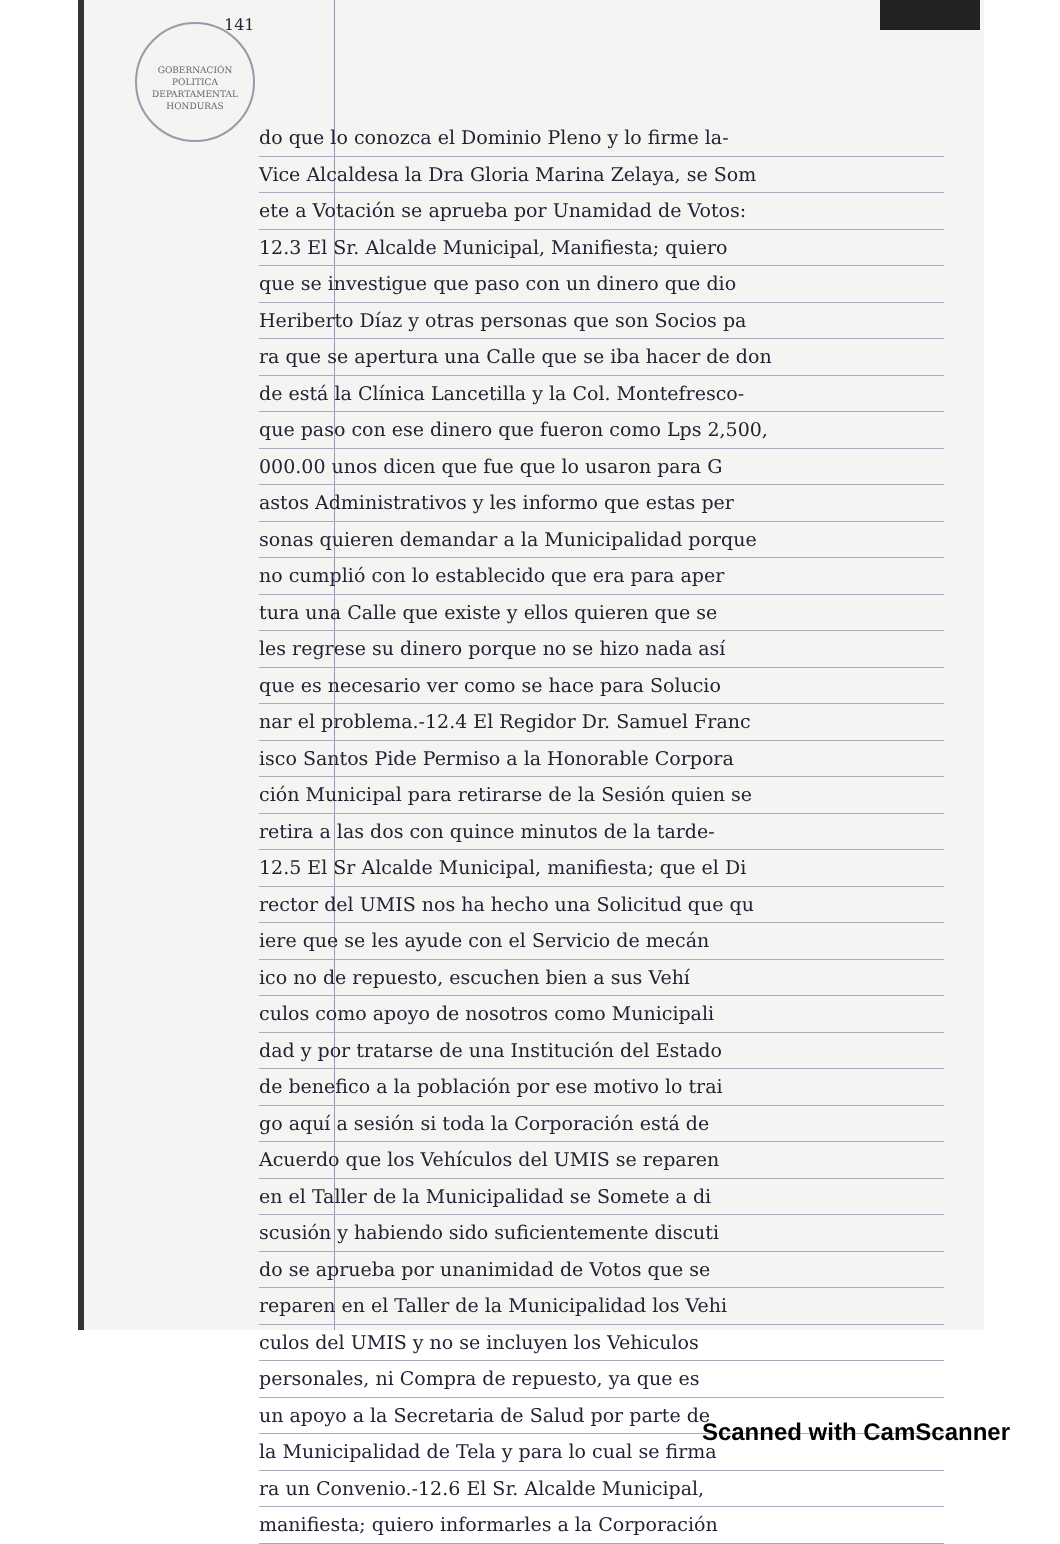141
do que lo conozca el Dominio Pleno y lo firme la-
Vice Alcaldesa la Dra Gloria Marina Zelaya, se Som
ete a Votación se aprueba por Unamidad de Votos:
12.3 El Sr. Alcalde Municipal, Manifiesta; quiero
que se investigue que paso con un dinero que dio
Heriberto Díaz y otras personas que son Socios pa
ra que se apertura una Calle que se iba hacer de don
de está la Clínica Lancetilla y la Col. Montefresco-
que paso con ese dinero que fueron como Lps 2,500,
000.00 unos dicen que fue que lo usaron para G
astos Administrativos y les informo que estas per
sonas quieren demandar a la Municipalidad porque
no cumplió con lo establecido que era para aper
tura una Calle que existe y ellos quieren que se
les regrese su dinero porque no se hizo nada así
que es necesario ver como se hace para Solucio
nar el problema.-12.4 El Regidor Dr. Samuel Franc
isco Santos Pide Permiso a la Honorable Corpora
ción Municipal para retirarse de la Sesión quien se
retira a las dos con quince minutos de la tarde-
12.5 El Sr Alcalde Municipal, manifiesta; que el Di
rector del UMIS nos ha hecho una Solicitud que qu
iere que se les ayude con el Servicio de mecán
ico no de repuesto, escuchen bien a sus Vehí
culos como apoyo de nosotros como Municipali
dad y por tratarse de una Institución del Estado
de benefico a la población por ese motivo lo trai
go aquí a sesión si toda la Corporación está de
Acuerdo que los Vehículos del UMIS se reparen
en el Taller de la Municipalidad se Somete a di
scusión y habiendo sido suficientemente discuti
do se aprueba por unanimidad de Votos que se
reparen en el Taller de la Municipalidad los Vehi
culos del UMIS y no se incluyen los Vehiculos
personales, ni Compra de repuesto, ya que es
un apoyo a la Secretaria de Salud por parte de
la Municipalidad de Tela y para lo cual se firma
ra un Convenio.-12.6 El Sr. Alcalde Municipal,
manifiesta; quiero informarles a la Corporación
GOBERNACIÓN
POLITICA
DEPARTAMENTAL
HONDURAS
Scanned with CamScanner